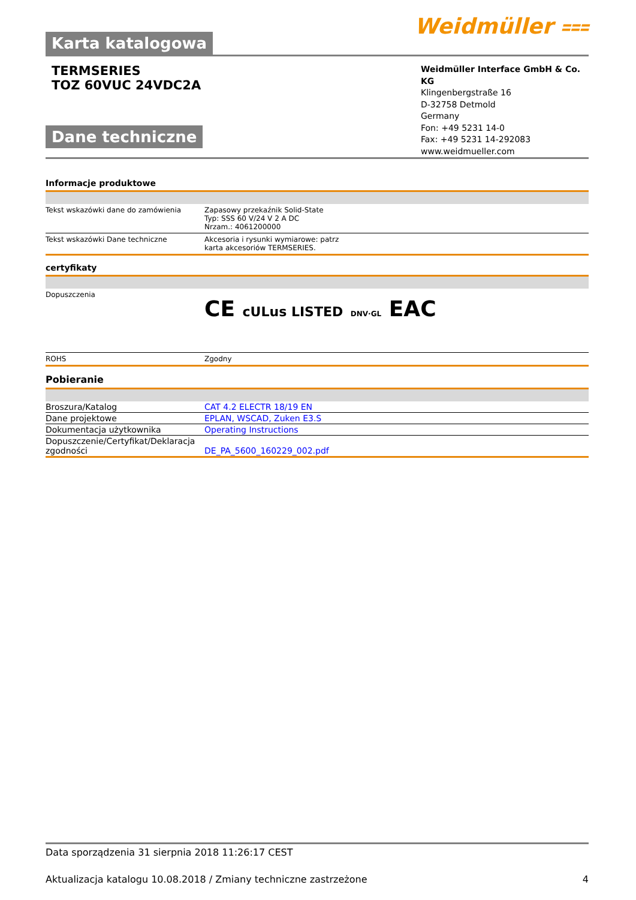Karta katalogowa
Weidmüller ⩶
TERMSERIES
TOZ 60VUC 24VDC2A
Dane techniczne
Weidmüller Interface GmbH & Co. KG
Klingenbergstraße 16
D-32758 Detmold
Germany
Fon: +49 5231 14-0
Fax: +49 5231 14-292083
www.weidmueller.com
Informacje produktowe
| Tekst wskazówki dane do zamówienia | Zapasowy przekaźnik Solid-State Typ: SSS 60 V/24 V 2 A DC Nrzam.: 4061200000 |
| Tekst wskazówki Dane techniczne | Akcesoria i rysunki wymiarowe: patrz karta akcesoriów TERMSERIES. |
certyfikaty
| Dopuszczenia | CE cULus LISTED DNV·GL EAC |
| ROHS | Zgodny |
Pobieranie
| Broszura/Katalog | CAT 4.2 ELECTR 18/19 EN |
| Dane projektowe | EPLAN, WSCAD, Zuken E3.S |
| Dokumentacja użytkownika | Operating Instructions |
| Dopuszczenie/Certyfikat/Deklaracja zgodności | DE_PA_5600_160229_002.pdf |
Data sporządzenia 31 sierpnia 2018 11:26:17 CEST
Aktualizacja katalogu 10.08.2018 / Zmiany techniczne zastrzeżone 4